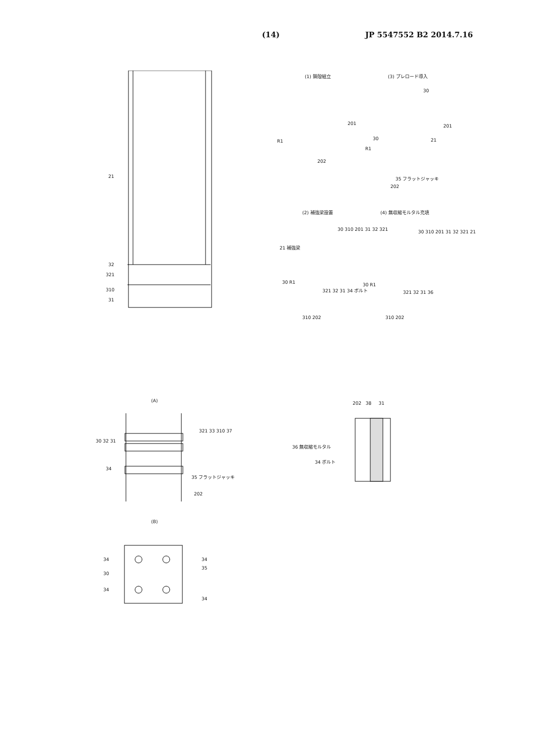(14) JP 5547552 B2 2014.7.16
21
32
321
310
31
(1) 鋼殻組立 (3) プレロード導入
201
R1
202
30
201
30 21
R1
35 フラットジャッキ
202
(2) 補強梁設置 (4) 無収縮モルタル充填
21 補強梁
30 310 201 31 32 321
30 R1
321 32 31 34 ボルト
310 202
30 310 201 31 32 321 21
30 R1
321 32 31 36
310 202
(A)
30 32 31
321 33 310 37
34
35 フラットジャッキ
202
(B)
34 34
35
30
34
34
202 38 31
36 無収縮モルタル
34 ボルト